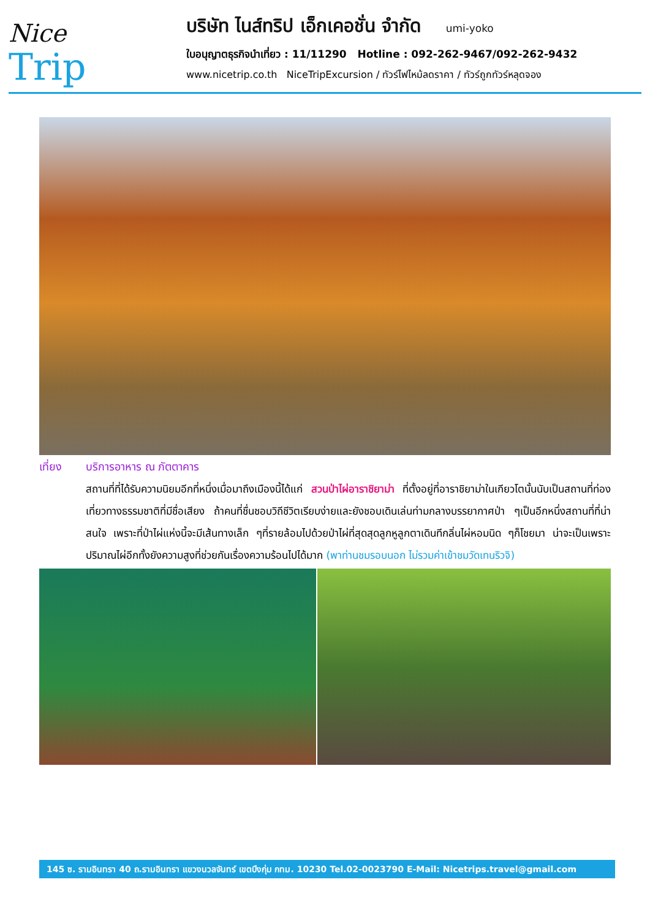Nice
Trip
บริษัท ไนส์ทริป เอ็กเคอชั่น จำกัด umi-yoko
ใบอนุญาตธุรกิจนำเที่ยว : 11/11290 Hotline : 092-262-9467/092-262-9432
www.nicetrip.co.th NiceTripExcursion / ทัวร์ไฟไหม้ลดราคา / ทัวร์ถูกทัวร์หลุดจอง
เที่ยง บริการอาหาร ณ ภัตตาคาร
สถานที่ที่ได้รับความนิยมอีกที่หนึ่งเมื่อมาถึงเมืองนี้ได้แก่ สวนป่าไผ่อาราชิยาม่า ที่ตั้งอยู่ที่อาราชิยาม่าในเกียวโตนั้นนับเป็นสถานที่ท่องเที่ยวทางธรรมชาติที่มีชื่อเสียง ถ้าคนที่ชื่นชอบวิถีชีวิตเรียบง่ายและยังชอบเดินเล่นท่ามกลางบรรยากาศป่า ๆเป็นอีกหนึ่งสถานที่ที่น่าสนใจ เพราะที่ป่าไผ่แห่งนี้จะมีเส้นทางเล็ก ๆที่รายล้อมไปด้วยป่าไผ่ที่สุดสุดลูกหูลูกตาเดินทีกลิ่นไผ่หอมนิด ๆก็โชยมา น่าจะเป็นเพราะปริมาณไผ่อีกทั้งยังความสูงที่ช่วยกันเรื่องความร้อนไปได้มาก (พาท่านชมรอบนอก ไม่รวมค่าเข้าชมวัดเทนริวจิ)
145 ซ. รามอินทรา 40 ถ.รามอินทรา แขวงนวลจันทร์ เขตบึงกุ่ม กทม. 10230 Tel.02-0023790 E-Mail: Nicetrips.travel@gmail.com